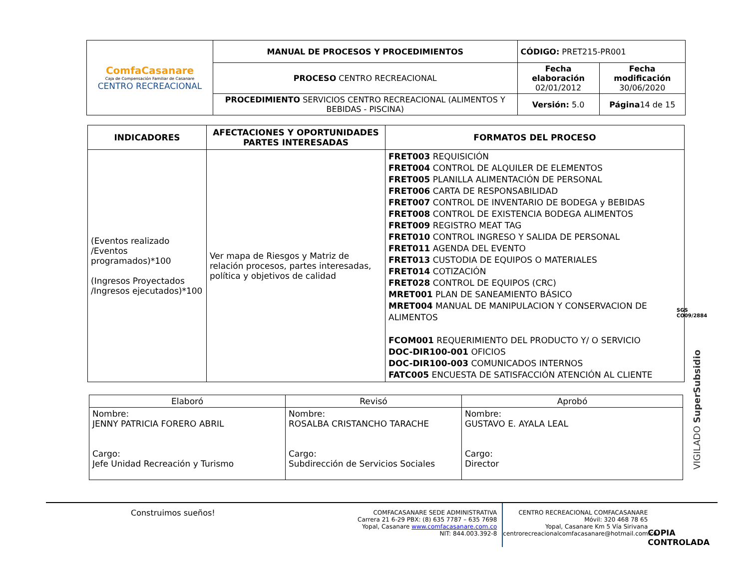| ComfaCasanare Caja de Compensación Familiar de Casanare CENTRO RECREACIONAL | MANUAL DE PROCESOS Y PROCEDIMIENTOS | CÓDIGO: PRET215-PR001 | |
| | PROCESO CENTRO RECREACIONAL | Fecha elaboración 02/01/2012 | Fecha modificación 30/06/2020 |
| | PROCEDIMIENTO SERVICIOS CENTRO RECREACIONAL (ALIMENTOS Y BEBIDAS - PISCINA) | Versión: 5.0 | Página 14 de 15 |
| INDICADORES | AFECTACIONES Y OPORTUNIDADES PARTES INTERESADAS | FORMATOS DEL PROCESO |
| --- | --- | --- |
| (Eventos realizado /Eventos programados)*100 (Ingresos Proyectados /Ingresos ejecutados)*100 | Ver mapa de Riesgos y Matriz de relación procesos, partes interesadas, política y objetivos de calidad | FRET003 REQUISICIÓN FRET004 CONTROL DE ALQUILER DE ELEMENTOS FRET005 PLANILLA ALIMENTACIÓN DE PERSONAL FRET006 CARTA DE RESPONSABILIDAD FRET007 CONTROL DE INVENTARIO DE BODEGA y BEBIDAS FRET008 CONTROL DE EXISTENCIA BODEGA ALIMENTOS FRET009 REGISTRO MEAT TAG FRET010 CONTROL INGRESO Y SALIDA DE PERSONAL FRET011 AGENDA DEL EVENTO FRET013 CUSTODIA DE EQUIPOS O MATERIALES FRET014 COTIZACIÓN FRET028 CONTROL DE EQUIPOS (CRC) MRET001 PLAN DE SANEAMIENTO BÁSICO MRET004 MANUAL DE MANIPULACION Y CONSERVACION DE ALIMENTOS FCOM001 REQUERIMIENTO DEL PRODUCTO Y/ O SERVICIO DOC-DIR100-001 OFICIOS DOC-DIR100-003 COMUNICADOS INTERNOS FATC005 ENCUESTA DE SATISFACCIÓN ATENCIÓN AL CLIENTE |
SGS
CO09/2884
VIGILADO SuperSubsidio
| Elaboró | Revisó | Aprobó |
| Nombre: JENNY PATRICIA FORERO ABRIL Cargo: Jefe Unidad Recreación y Turismo | Nombre: ROSALBA CRISTANCHO TARACHE Cargo: Subdirección de Servicios Sociales | Nombre: GUSTAVO E. AYALA LEAL Cargo: Director |
Construimos sueños!
COMFACASANARE SEDE ADMINISTRATIVA
Carrera 21 6-29 PBX: (8) 635 7787 – 635 7698
Yopal, Casanare www.comfacasanare.com.co
NIT: 844.003.392-8
CENTRO RECREACIONAL COMFACASANARE
Móvil: 320 468 78 65
Yopal, Casanare Km 5 Vía Sirivana
centrorecreacionalcomfacasanare@hotmail.com.co
COPIA CONTROLADA